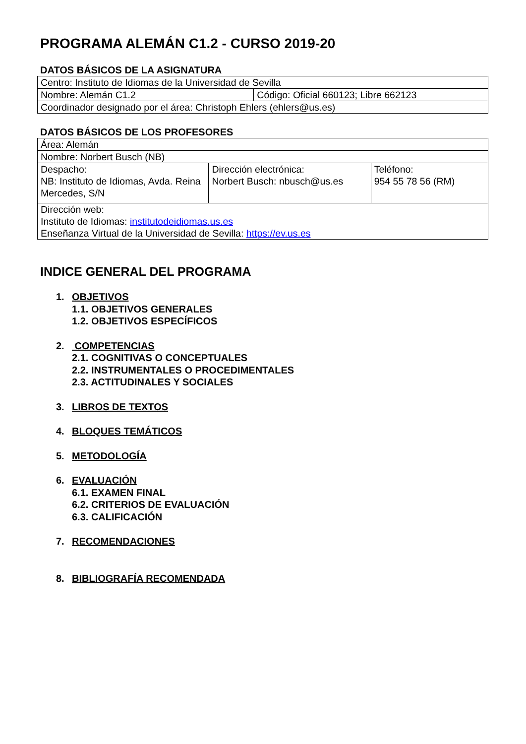PROGRAMA ALEMÁN C1.2 - CURSO 2019-20
DATOS BÁSICOS DE LA ASIGNATURA
| Centro: Instituto de Idiomas de la Universidad de Sevilla | |
| Nombre: Alemán C1.2 | Código: Oficial 660123; Libre 662123 |
| Coordinador designado por el área: Christoph Ehlers (ehlers@us.es) | |
DATOS BÁSICOS DE LOS PROFESORES
| Área: Alemán | | |
| Nombre: Norbert Busch (NB) | | |
| Despacho: NB: Instituto de Idiomas, Avda. Reina Mercedes, S/N | Dirección electrónica: Norbert Busch: nbusch@us.es | Teléfono: 954 55 78 56 (RM) |
| Dirección web: Instituto de Idiomas: institutodeidiomas.us.es Enseñanza Virtual de la Universidad de Sevilla: https://ev.us.es | | |
INDICE GENERAL DEL PROGRAMA
1. OBJETIVOS
1.1. OBJETIVOS GENERALES
1.2. OBJETIVOS ESPECÍFICOS
2. COMPETENCIAS
2.1. COGNITIVAS O CONCEPTUALES
2.2. INSTRUMENTALES O PROCEDIMENTALES
2.3. ACTITUDINALES Y SOCIALES
3. LIBROS DE TEXTOS
4. BLOQUES TEMÁTICOS
5. METODOLOGÍA
6. EVALUACIÓN
6.1. EXAMEN FINAL
6.2. CRITERIOS DE EVALUACIÓN
6.3. CALIFICACIÓN
7. RECOMENDACIONES
8. BIBLIOGRAFÍA RECOMENDADA